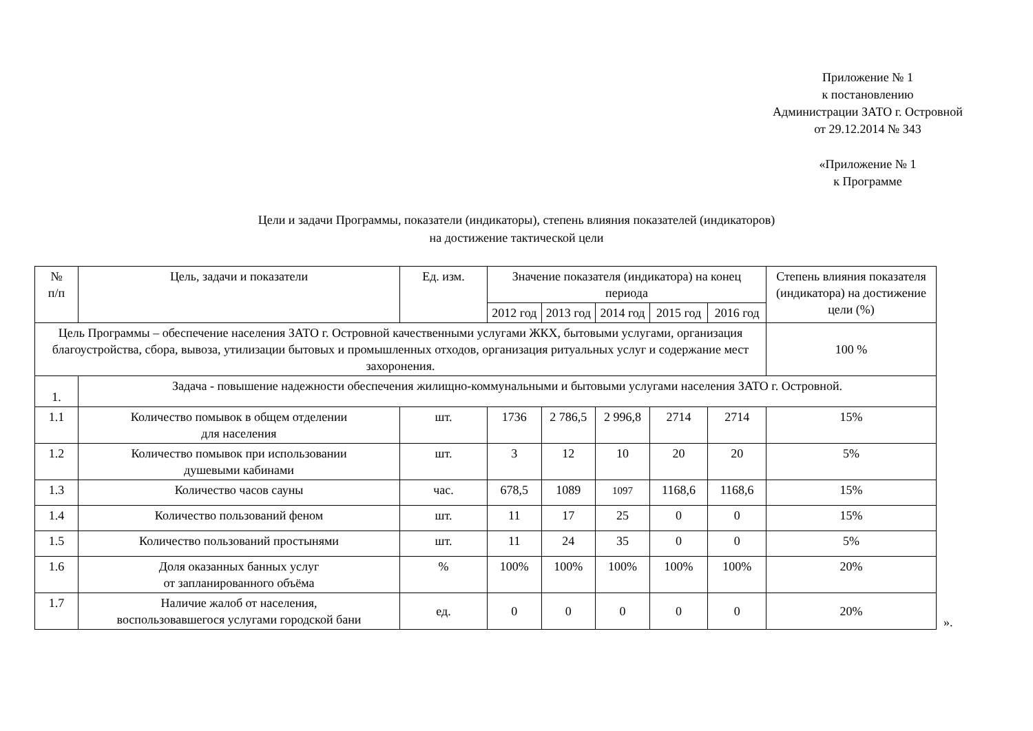Приложение № 1
к постановлению
Администрации ЗАТО г. Островной
от 29.12.2014 № 343
«Приложение № 1
к Программе
Цели и задачи Программы, показатели (индикаторы), степень влияния показателей (индикаторов)
на достижение тактической цели
| № п/п | Цель, задачи и показатели | Ед. изм. | Значение показателя (индикатора) на конец периода | | | | | Степень влияния показателя (индикатора) на достижение цели (%) |
| --- | --- | --- | --- | --- | --- | --- | --- | --- |
| | | | 2012 год | 2013 год | 2014 год | 2015 год | 2016 год | |
| Цель Программы – обеспечение населения ЗАТО г. Островной качественными услугами ЖКХ, бытовыми услугами, организация благоустройства, сбора, вывоза, утилизации бытовых и промышленных отходов, организация ритуальных услуг и содержание мест захоронения. | | | | | | | | 100 % |
| 1. | Задача - повышение надежности обеспечения жилищно-коммунальными и бытовыми услугами населения ЗАТО г. Островной. | | | | | | | |
| 1.1 | Количество помывок в общем отделении для населения | шт. | 1736 | 2 786,5 | 2 996,8 | 2714 | 2714 | 15% |
| 1.2 | Количество помывок при использовании душевыми кабинами | шт. | 3 | 12 | 10 | 20 | 20 | 5% |
| 1.3 | Количество часов сауны | час. | 678,5 | 1089 | 1097 | 1168,6 | 1168,6 | 15% |
| 1.4 | Количество пользований феном | шт. | 11 | 17 | 25 | 0 | 0 | 15% |
| 1.5 | Количество пользований простынями | шт. | 11 | 24 | 35 | 0 | 0 | 5% |
| 1.6 | Доля оказанных банных услуг от запланированного объёма | % | 100% | 100% | 100% | 100% | 100% | 20% |
| 1.7 | Наличие жалоб от населения, воспользовавшегося услугами городской бани | ед. | 0 | 0 | 0 | 0 | 0 | 20% |
».